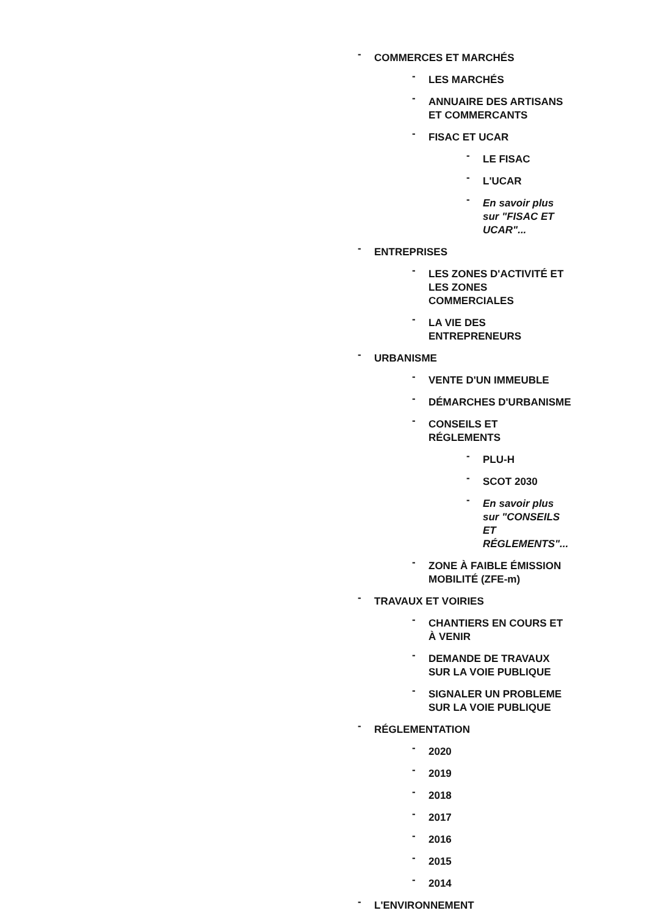- COMMERCES ET MARCHÉS
- LES MARCHÉS
- ANNUAIRE DES ARTISANS ET COMMERCANTS
- FISAC ET UCAR
- LE FISAC
- L'UCAR
- En savoir plus sur "FISAC ET UCAR"...
- ENTREPRISES
- LES ZONES D'ACTIVITÉ ET LES ZONES COMMERCIALES
- LA VIE DES ENTREPRENEURS
- URBANISME
- VENTE D'UN IMMEUBLE
- DÉMARCHES D'URBANISME
- CONSEILS ET RÉGLEMENTS
- PLU-H
- SCOT 2030
- En savoir plus sur "CONSEILS ET RÉGLEMENTS"...
- ZONE À FAIBLE ÉMISSION MOBILITÉ (ZFE-m)
- TRAVAUX ET VOIRIES
- CHANTIERS EN COURS ET À VENIR
- DEMANDE DE TRAVAUX SUR LA VOIE PUBLIQUE
- SIGNALER UN PROBLEME SUR LA VOIE PUBLIQUE
- RÉGLEMENTATION
- 2020
- 2019
- 2018
- 2017
- 2016
- 2015
- 2014
- L'ENVIRONNEMENT